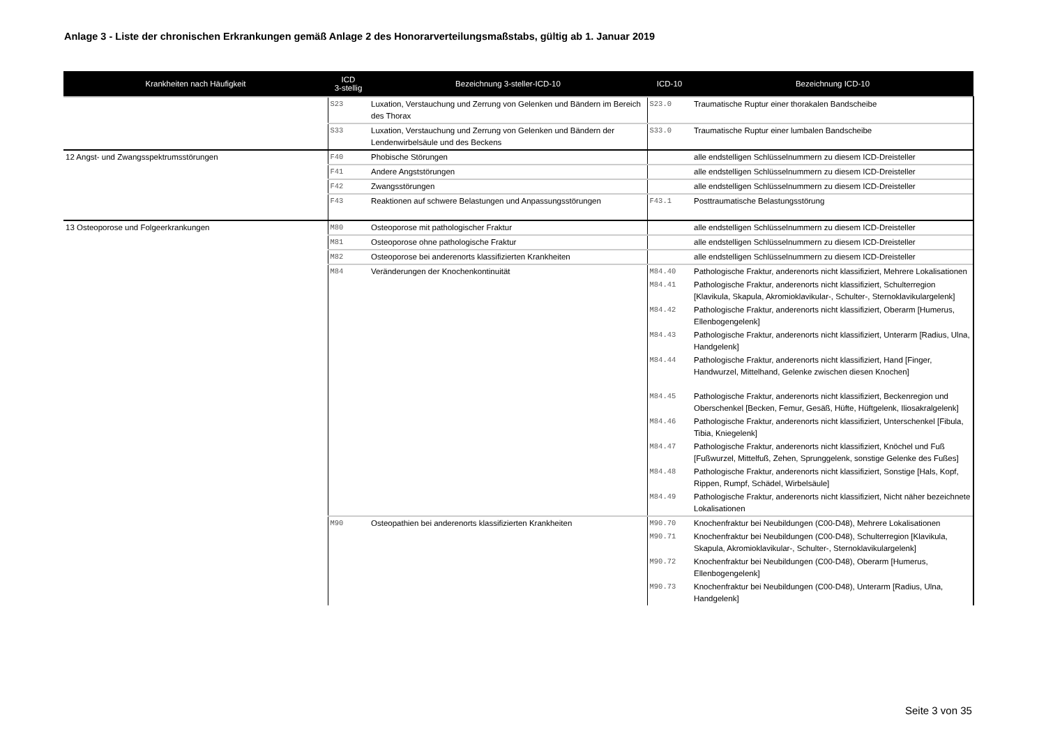Anlage 3 - Liste der chronischen Erkrankungen gemäß Anlage 2 des Honorarverteilungsmaßstabs, gültig ab 1. Januar 2019
| Krankheiten nach Häufigkeit | ICD 3-stellig | Bezeichnung 3-steller-ICD-10 | ICD-10 | Bezeichnung ICD-10 |
| --- | --- | --- | --- | --- |
| | S23 | Luxation, Verstauchung und Zerrung von Gelenken und Bändern im Bereich des Thorax | S23.0 | Traumatische Ruptur einer thorakalen Bandscheibe |
| | S33 | Luxation, Verstauchung und Zerrung von Gelenken und Bändern der Lendenwirbelsäule und des Beckens | S33.0 | Traumatische Ruptur einer lumbalen Bandscheibe |
| 12 Angst- und Zwangsspektrumsstörungen | F40 | Phobische Störungen | | alle endstelligen Schlüsselnummern zu diesem ICD-Dreisteller |
| | F41 | Andere Angststörungen | | alle endstelligen Schlüsselnummern zu diesem ICD-Dreisteller |
| | F42 | Zwangsstörungen | | alle endstelligen Schlüsselnummern zu diesem ICD-Dreisteller |
| | F43 | Reaktionen auf schwere Belastungen und Anpassungsstörungen | F43.1 | Posttraumatische Belastungsstörung |
| 13 Osteoporose und Folgeerkrankungen | M80 | Osteoporose mit pathologischer Fraktur | | alle endstelligen Schlüsselnummern zu diesem ICD-Dreisteller |
| | M81 | Osteoporose ohne pathologische Fraktur | | alle endstelligen Schlüsselnummern zu diesem ICD-Dreisteller |
| | M82 | Osteoporose bei anderenorts klassifizierten Krankheiten | | alle endstelligen Schlüsselnummern zu diesem ICD-Dreisteller |
| | M84 | Veränderungen der Knochenkontinuität | M84.40 | Pathologische Fraktur, anderenorts nicht klassifiziert, Mehrere Lokalisationen |
| | | | M84.41 | Pathologische Fraktur, anderenorts nicht klassifiziert, Schulterregion [Klavikula, Skapula, Akromioklavikular-, Schulter-, Sternoklavikulargelenk] |
| | | | M84.42 | Pathologische Fraktur, anderenorts nicht klassifiziert, Oberarm [Humerus, Ellenbogengelenk] |
| | | | M84.43 | Pathologische Fraktur, anderenorts nicht klassifiziert, Unterarm [Radius, Ulna, Handgelenk] |
| | | | M84.44 | Pathologische Fraktur, anderenorts nicht klassifiziert, Hand [Finger, Handwurzel, Mittelhand, Gelenke zwischen diesen Knochen] |
| | | | M84.45 | Pathologische Fraktur, anderenorts nicht klassifiziert, Beckenregion und Oberschenkel [Becken, Femur, Gesäß, Hüfte, Hüftgelenk, Iliosakralgelenk] |
| | | | M84.46 | Pathologische Fraktur, anderenorts nicht klassifiziert, Unterschenkel [Fibula, Tibia, Kniegelenk] |
| | | | M84.47 | Pathologische Fraktur, anderenorts nicht klassifiziert, Knöchel und Fuß [Fußwurzel, Mittelfuß, Zehen, Sprunggelenk, sonstige Gelenke des Fußes] |
| | | | M84.48 | Pathologische Fraktur, anderenorts nicht klassifiziert, Sonstige [Hals, Kopf, Rippen, Rumpf, Schädel, Wirbelsäule] |
| | | | M84.49 | Pathologische Fraktur, anderenorts nicht klassifiziert, Nicht näher bezeichnete Lokalisationen |
| | M90 | Osteopathien bei anderenorts klassifizierten Krankheiten | M90.70 | Knochenfraktur bei Neubildungen (C00-D48), Mehrere Lokalisationen |
| | | | M90.71 | Knochenfraktur bei Neubildungen (C00-D48), Schulterregion [Klavikula, Skapula, Akromioklavikular-, Schulter-, Sternoklavikulargelenk] |
| | | | M90.72 | Knochenfraktur bei Neubildungen (C00-D48), Oberarm [Humerus, Ellenbogengelenk] |
| | | | M90.73 | Knochenfraktur bei Neubildungen (C00-D48), Unterarm [Radius, Ulna, Handgelenk] |
Seite 3 von 35